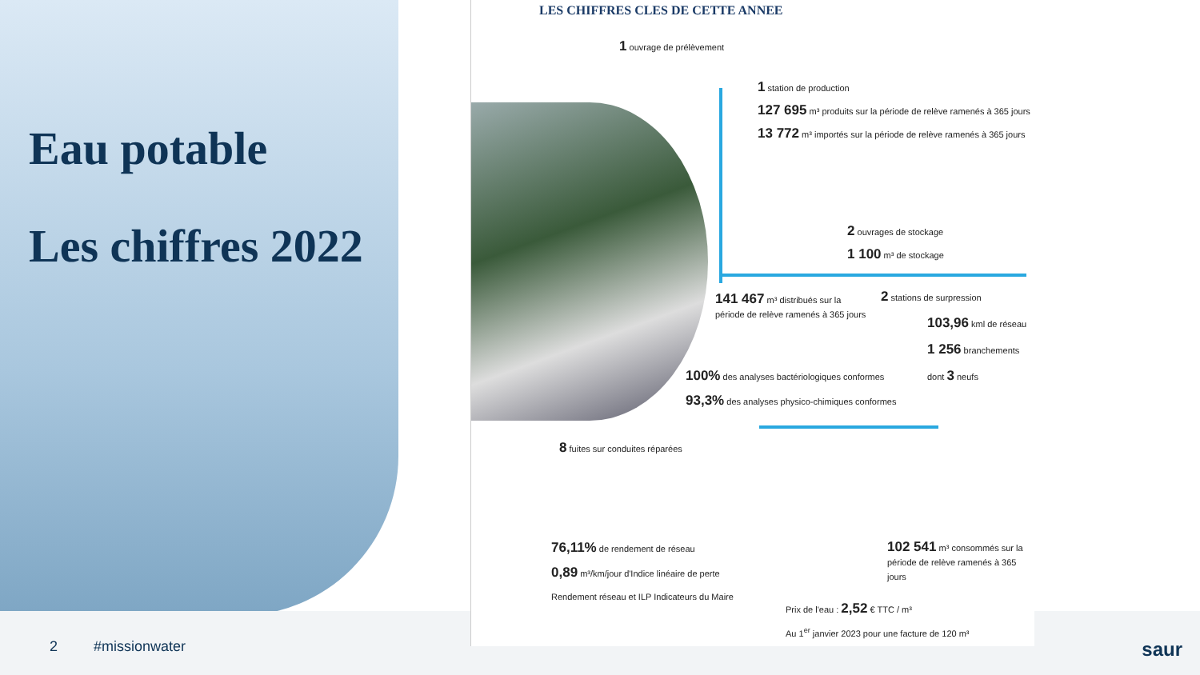Eau potable
Les chiffres 2022
2 #missionwater
LES CHIFFRES CLES DE CETTE ANNEE
1 ouvrage de prélèvement
1 station de production
127 695 m³ produits sur la période de relève ramenés à 365 jours
13 772 m³ importés sur la période de relève ramenés à 365 jours
2 ouvrages de stockage
1 100 m³ de stockage
141 467 m³ distribués sur la
période de relève ramenés à 365 jours
2 stations de surpression
103,96 kml de réseau
1 256 branchements
dont 3 neufs
100% des analyses bactériologiques conformes
93,3% des analyses physico-chimiques conformes
8 fuites sur conduites réparées
76,11% de rendement de réseau
0,89 m³/km/jour d'Indice linéaire de perte
Rendement réseau et ILP Indicateurs du Maire
102 541 m³ consommés sur la
période de relève ramenés à 365 jours
Prix de l'eau : 2,52 € TTC / m³
Au 1<sup>er</sup> janvier 2023 pour une facture de 120 m³
saur